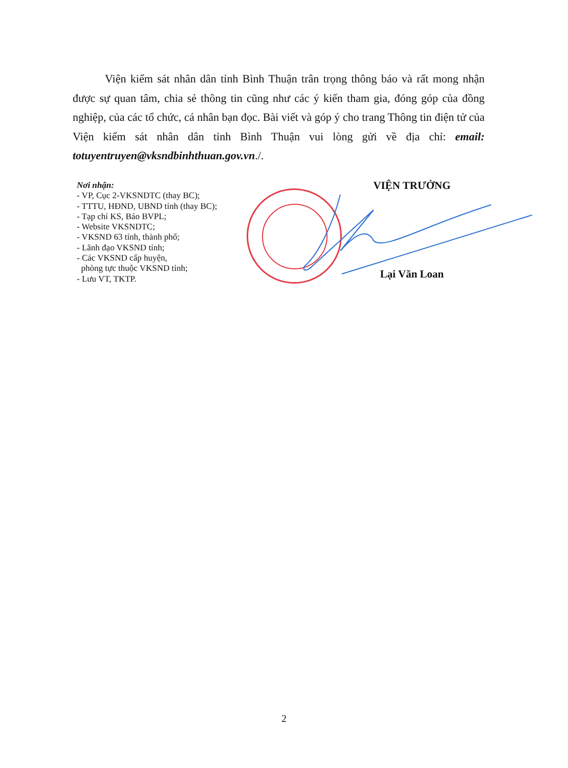Viện kiểm sát nhân dân tỉnh Bình Thuận trân trọng thông báo và rất mong nhận được sự quan tâm, chia sẻ thông tin cũng như các ý kiến tham gia, đóng góp của đồng nghiệp, của các tổ chức, cá nhân bạn đọc. Bài viết và góp ý cho trang Thông tin điện tử của Viện kiểm sát nhân dân tỉnh Bình Thuận vui lòng gửi về địa chỉ: email: totuyentruyen@vksndbinhthuan.gov.vn./.
Nơi nhận:
- VP, Cục 2-VKSNDTC (thay BC);
- TTTU, HĐND, UBND tỉnh (thay BC);
- Tạp chí KS, Báo BVPL;
- Website VKSNDTC;
- VKSND 63 tỉnh, thành phố;
- Lãnh đạo VKSND tỉnh;
- Các VKSND cấp huyện,
phòng tực thuộc VKSND tỉnh;
- Lưu VT, TKTP.
VIỆN TRƯỞNG
Lại Văn Loan
2